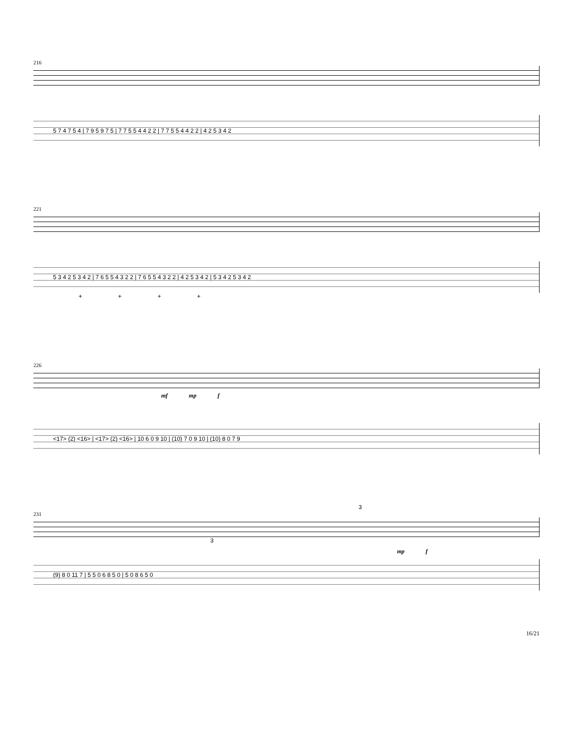216
5 7 4 7 5 4 | 7 9 5 9 7 5 | 7 7 5 5 4 4 2 2 | 7 7 5 5 4 4 2 2 | 4 2 5 3 4 2
221
5 3 4 2 5 3 4 2 | 7 6 5 5 4 3 2 2 | 7 6 5 5 4 3 2 2 | 4 2 5 3 4 2 | 5 3 4 2 5 3 4 2
+ + + +
226
mf mp f
<17> (2) <16> | <17> (2) <16> | 10 6 0 9 10 | (10) 7 0 9 10 | (10) 8 0 7 9
3
231
3
mp f
(9) 8 0 11 7 | 5 5 0 6 8 5 0 | 5 0 8 6 5 0
16/21